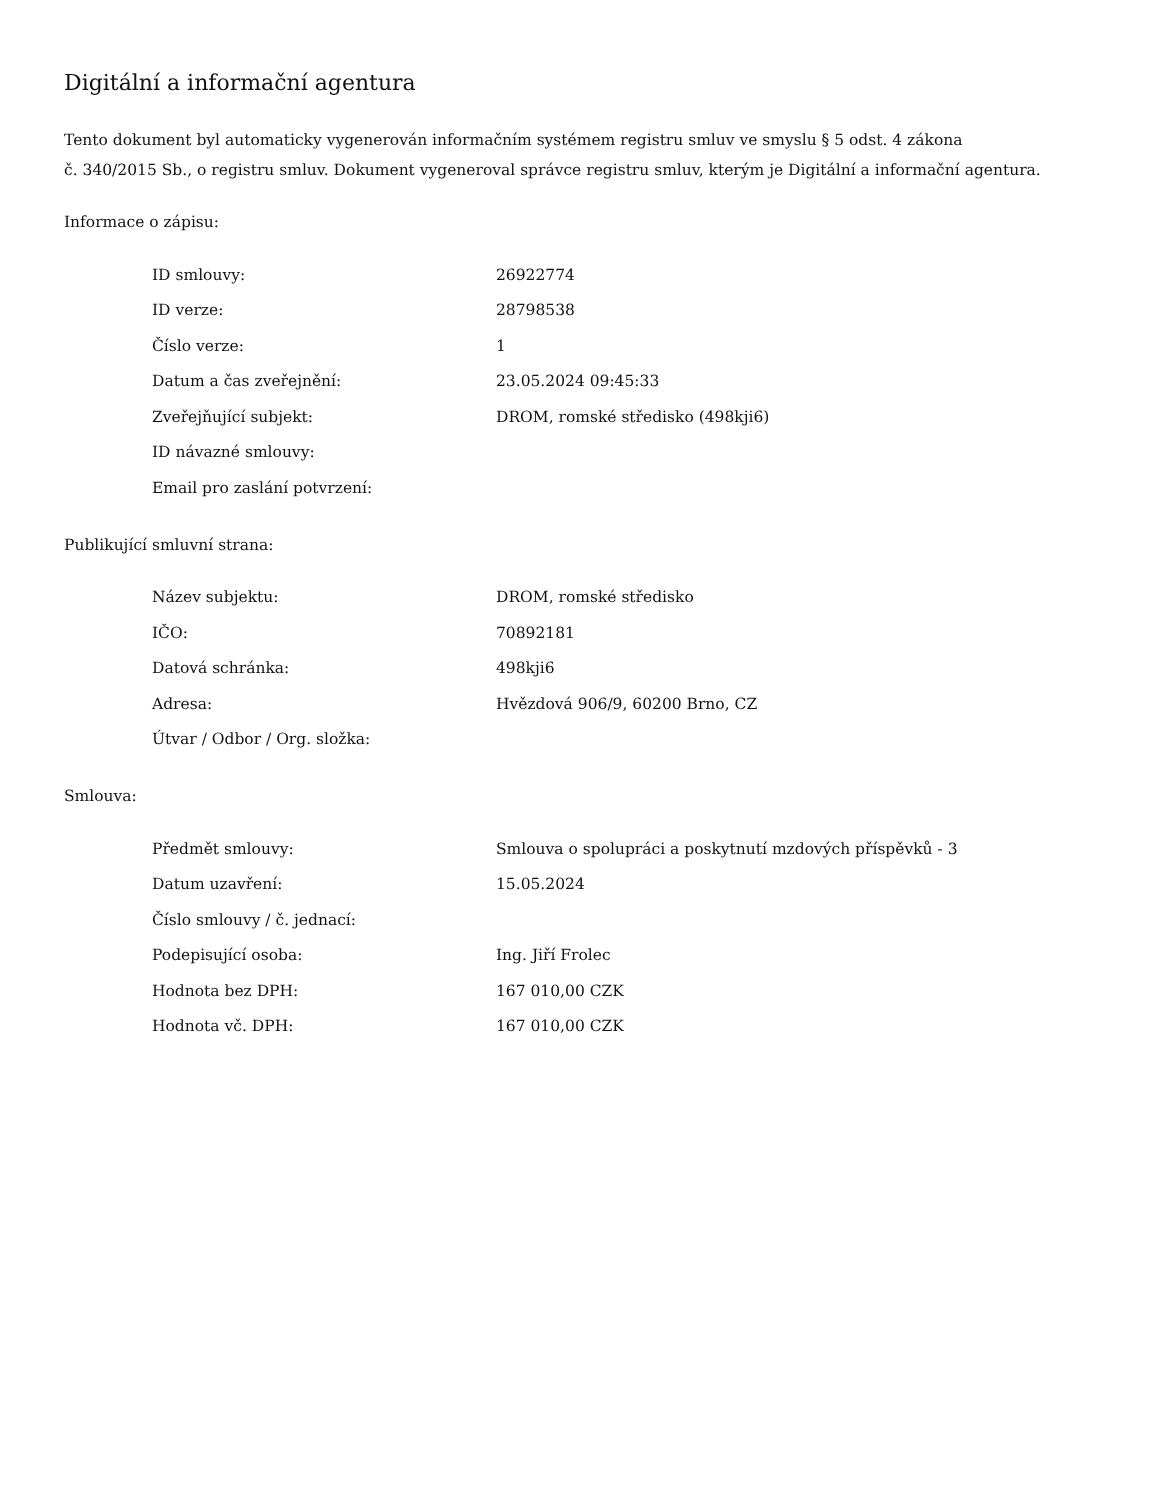Digitální a informační agentura
Tento dokument byl automaticky vygenerován informačním systémem registru smluv ve smyslu § 5 odst. 4 zákona
č. 340/2015 Sb., o registru smluv. Dokument vygeneroval správce registru smluv, kterým je Digitální a informační agentura.
Informace o zápisu:
| ID smlouvy: | 26922774 |
| ID verze: | 28798538 |
| Číslo verze: | 1 |
| Datum a čas zveřejnění: | 23.05.2024 09:45:33 |
| Zveřejňující subjekt: | DROM, romské středisko (498kji6) |
| ID návazné smlouvy: | |
| Email pro zaslání potvrzení: | |
Publikující smluvní strana:
| Název subjektu: | DROM, romské středisko |
| IČO: | 70892181 |
| Datová schránka: | 498kji6 |
| Adresa: | Hvězdová 906/9, 60200 Brno, CZ |
| Útvar / Odbor / Org. složka: | |
Smlouva:
| Předmět smlouvy: | Smlouva o spolupráci a poskytnutí mzdových příspěvků - 3 |
| Datum uzavření: | 15.05.2024 |
| Číslo smlouvy / č. jednací: | |
| Podepisující osoba: | Ing. Jiří Frolec |
| Hodnota bez DPH: | 167 010,00 CZK |
| Hodnota vč. DPH: | 167 010,00 CZK |